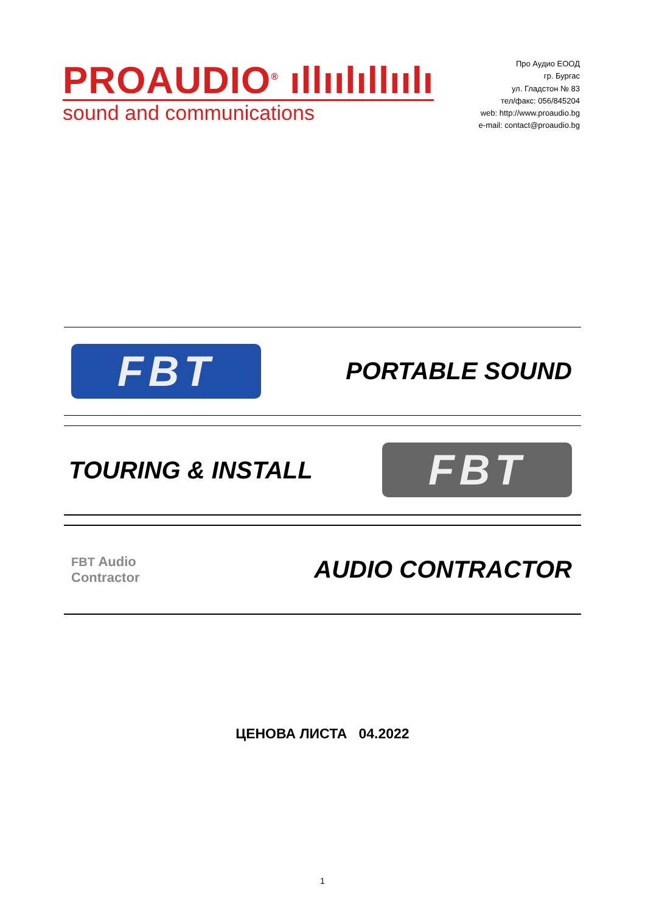PROAUDIO<sup>®</sup> ıllıılıllıılı
sound and communications
Про Аудио ЕООД
гр. Бургас
ул. Гладстон № 83
тел/факс: 056/845204
web: http://www.proaudio.bg
e-mail: contact@proaudio.bg
FBT
PORTABLE SOUND
TOURING & INSTALL
FBT
FBT Audio
Contractor
AUDIO CONTRACTOR
ЦЕНОВА ЛИСТА 04.2022
1